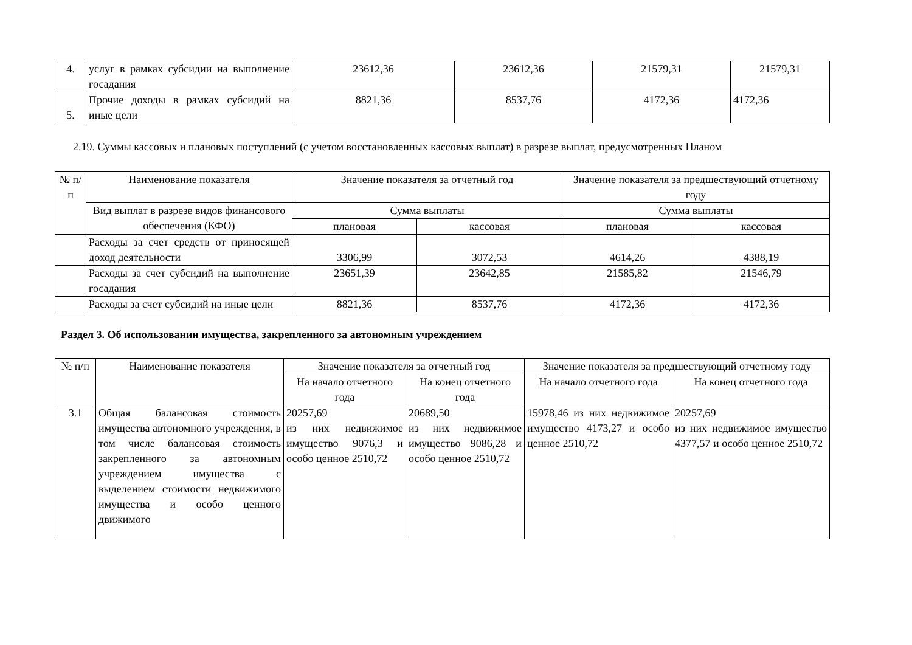| 4. | услуг в рамках субсидии на выполнение госадания | 23612,36 | 23612,36 | 21579,31 | 21579,31 |
| 5. | Прочие доходы в рамках субсидий на иные цели | 8821,36 | 8537,76 | 4172,36 | 4172,36 |
2.19. Суммы кассовых и плановых поступлений (с учетом восстановленных кассовых выплат) в разрезе выплат, предусмотренных Планом
| № п/п | Наименование показателя | Значение показателя за отчетный год | | Значение показателя за предшествующий отчетному году | |
| --- | --- | --- | --- | --- | --- |
| | Вид выплат в разрезе видов финансового обеспечения (КФО) | Сумма выплаты | | Сумма выплаты | |
| | | плановая | кассовая | плановая | кассовая |
| | Расходы за счет средств от приносящей доход деятельности | 3306,99 | 3072,53 | 4614,26 | 4388,19 |
| | Расходы за счет субсидий на выполнение госадания | 23651,39 | 23642,85 | 21585,82 | 21546,79 |
| | Расходы за счет субсидий на иные цели | 8821,36 | 8537,76 | 4172,36 | 4172,36 |
Раздел 3. Об использовании имущества, закрепленного за автономным учреждением
| № п/п | Наименование показателя | Значение показателя за отчетный год | | Значение показателя за предшествующий отчетному году | |
| --- | --- | --- | --- | --- | --- |
| | | На начало отчетного года | На конец отчетного года | На начало отчетного года | На конец отчетного года |
| 3.1 | Общая балансовая стоимость имущества автономного учреждения, в том числе балансовая стоимость закрепленного за автономным учреждением имущества с выделением стоимости недвижимого имущества и особо ценного движимого | 20257,69 из них недвижимое имущество 9076,3 и особо ценное 2510,72 | 20689,50 из них недвижимое имущество 9086,28 и особо ценное 2510,72 | 15978,46 из них недвижимое имущество 4173,27 и особо ценное 2510,72 | 20257,69 из них недвижимое имущество 4377,57 и особо ценное 2510,72 |